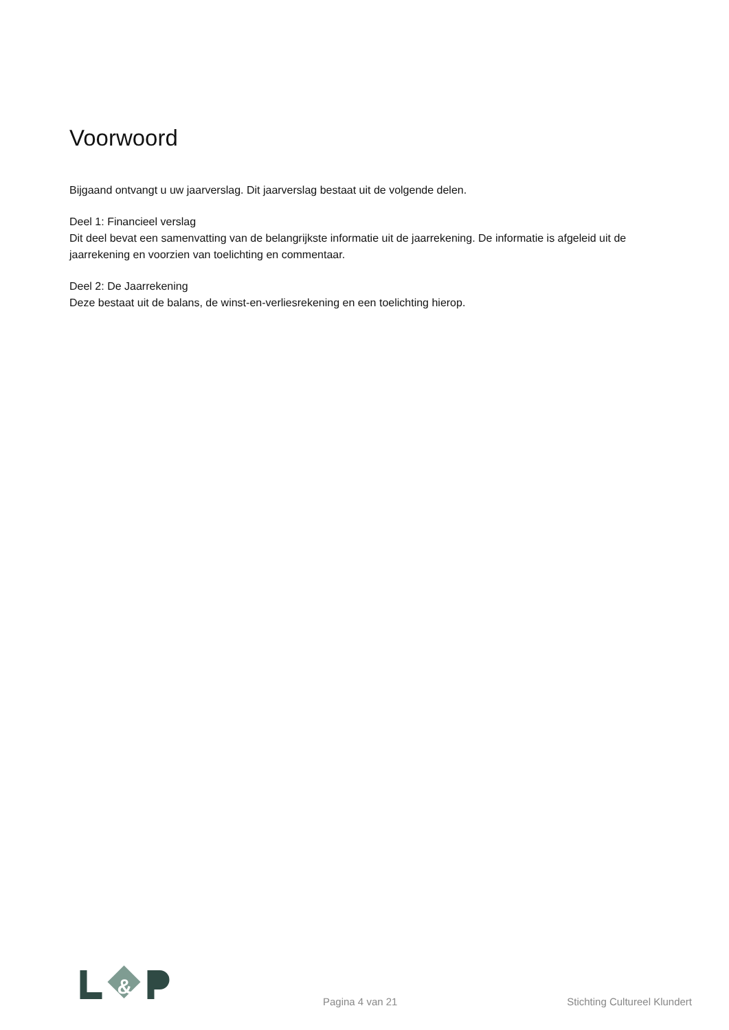Voorwoord
Bijgaand ontvangt u uw jaarverslag. Dit jaarverslag bestaat uit de volgende delen.
Deel 1: Financieel verslag
Dit deel bevat een samenvatting van de belangrijkste informatie uit de jaarrekening. De informatie is afgeleid uit de jaarrekening en voorzien van toelichting en commentaar.
Deel 2: De Jaarrekening
Deze bestaat uit de balans, de winst-en-verliesrekening en een toelichting hierop.
&
Pagina 4 van 21 Stichting Cultureel Klundert